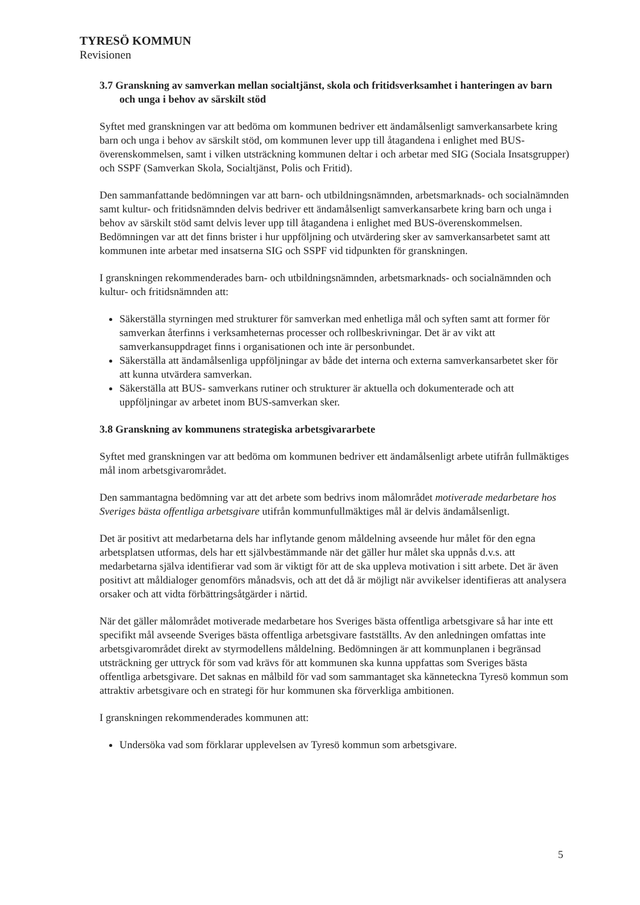TYRESÖ KOMMUN
Revisionen
3.7 Granskning av samverkan mellan socialtjänst, skola och fritidsverksamhet i hanteringen av barn och unga i behov av särskilt stöd
Syftet med granskningen var att bedöma om kommunen bedriver ett ändamålsenligt samverkansarbete kring barn och unga i behov av särskilt stöd, om kommunen lever upp till åtagandena i enlighet med BUS-överenskommelsen, samt i vilken utsträckning kommunen deltar i och arbetar med SIG (Sociala Insatsgrupper) och SSPF (Samverkan Skola, Socialtjänst, Polis och Fritid).
Den sammanfattande bedömningen var att barn- och utbildningsnämnden, arbetsmarknads- och socialnämnden samt kultur- och fritidsnämnden delvis bedriver ett ändamålsenligt samverkansarbete kring barn och unga i behov av särskilt stöd samt delvis lever upp till åtagandena i enlighet med BUS-överenskommelsen. Bedömningen var att det finns brister i hur uppföljning och utvärdering sker av samverkansarbetet samt att kommunen inte arbetar med insatserna SIG och SSPF vid tidpunkten för granskningen.
I granskningen rekommenderades barn- och utbildningsnämnden, arbetsmarknads- och socialnämnden och kultur- och fritidsnämnden att:
Säkerställa styrningen med strukturer för samverkan med enhetliga mål och syften samt att former för samverkan återfinns i verksamheternas processer och rollbeskrivningar. Det är av vikt att samverkansuppdraget finns i organisationen och inte är personbundet.
Säkerställa att ändamålsenliga uppföljningar av både det interna och externa samverkansarbetet sker för att kunna utvärdera samverkan.
Säkerställa att BUS- samverkans rutiner och strukturer är aktuella och dokumenterade och att uppföljningar av arbetet inom BUS-samverkan sker.
3.8 Granskning av kommunens strategiska arbetsgivararbete
Syftet med granskningen var att bedöma om kommunen bedriver ett ändamålsenligt arbete utifrån fullmäktiges mål inom arbetsgivarområdet.
Den sammantagna bedömning var att det arbete som bedrivs inom målområdet motiverade medarbetare hos Sveriges bästa offentliga arbetsgivare utifrån kommunfullmäktiges mål är delvis ändamålsenligt.
Det är positivt att medarbetarna dels har inflytande genom måldelning avseende hur målet för den egna arbetsplatsen utformas, dels har ett självbestämmande när det gäller hur målet ska uppnås d.v.s. att medarbetarna själva identifierar vad som är viktigt för att de ska uppleva motivation i sitt arbete. Det är även positivt att måldialoger genomförs månadsvis, och att det då är möjligt när avvikelser identifieras att analysera orsaker och att vidta förbättringsåtgärder i närtid.
När det gäller målområdet motiverade medarbetare hos Sveriges bästa offentliga arbetsgivare så har inte ett specifikt mål avseende Sveriges bästa offentliga arbetsgivare fastställts. Av den anledningen omfattas inte arbetsgivarområdet direkt av styrmodellens måldelning. Bedömningen är att kommunplanen i begränsad utsträckning ger uttryck för som vad krävs för att kommunen ska kunna uppfattas som Sveriges bästa offentliga arbetsgivare. Det saknas en målbild för vad som sammantaget ska känneteckna Tyresö kommun som attraktiv arbetsgivare och en strategi för hur kommunen ska förverkliga ambitionen.
I granskningen rekommenderades kommunen att:
Undersöka vad som förklarar upplevelsen av Tyresö kommun som arbetsgivare.
5